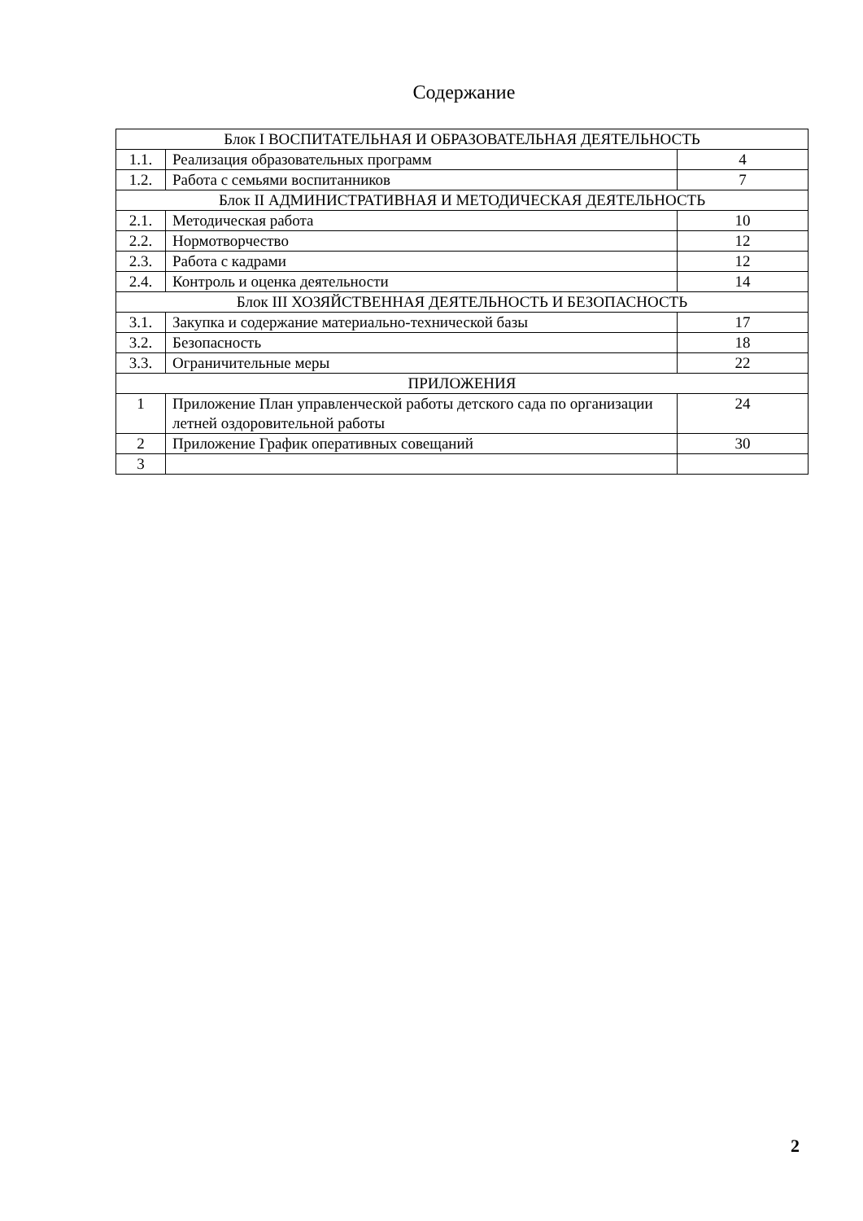Содержание
| Блок I ВОСПИТАТЕЛЬНАЯ И ОБРАЗОВАТЕЛЬНАЯ ДЕЯТЕЛЬНОСТЬ | | |
| 1.1. | Реализация образовательных программ | 4 |
| 1.2. | Работа с семьями воспитанников | 7 |
| Блок II АДМИНИСТРАТИВНАЯ И МЕТОДИЧЕСКАЯ ДЕЯТЕЛЬНОСТЬ | | |
| 2.1. | Методическая работа | 10 |
| 2.2. | Нормотворчество | 12 |
| 2.3. | Работа с кадрами | 12 |
| 2.4. | Контроль и оценка деятельности | 14 |
| Блок III ХОЗЯЙСТВЕННАЯ ДЕЯТЕЛЬНОСТЬ И БЕЗОПАСНОСТЬ | | |
| 3.1. | Закупка и содержание материально-технической базы | 17 |
| 3.2. | Безопасность | 18 |
| 3.3. | Ограничительные меры | 22 |
| ПРИЛОЖЕНИЯ | | |
| 1 | Приложение План управленческой работы детского сада по организации летней оздоровительной работы | 24 |
| 2 | Приложение График оперативных совещаний | 30 |
| 3 | | |
2